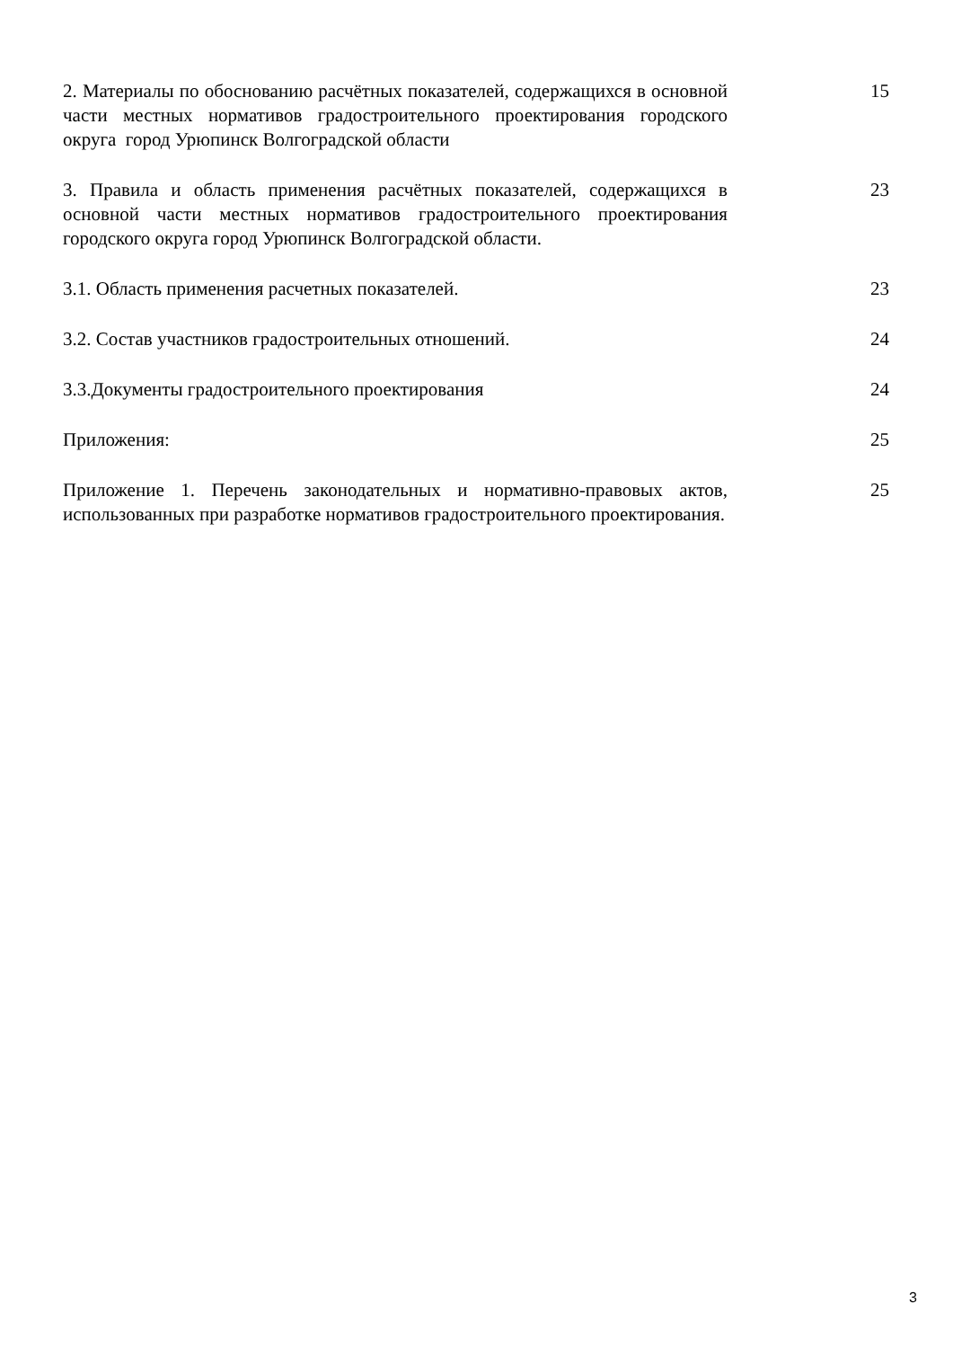2. Материалы по обоснованию расчётных показателей, содержащихся в основной части местных нормативов градостроительного проектирования городского округа город Урюпинск Волгоградской области
15
3. Правила и область применения расчётных показателей, содержащихся в основной части местных нормативов градостроительного проектирования городского округа город Урюпинск Волгоградской области.
23
3.1. Область применения расчетных показателей. 23
3.2. Состав участников градостроительных отношений. 24
3.3.Документы градостроительного проектирования 24
Приложения: 25
Приложение 1. Перечень законодательных и нормативно-правовых актов, использованных при разработке нормативов градостроительного проектирования.
25
3